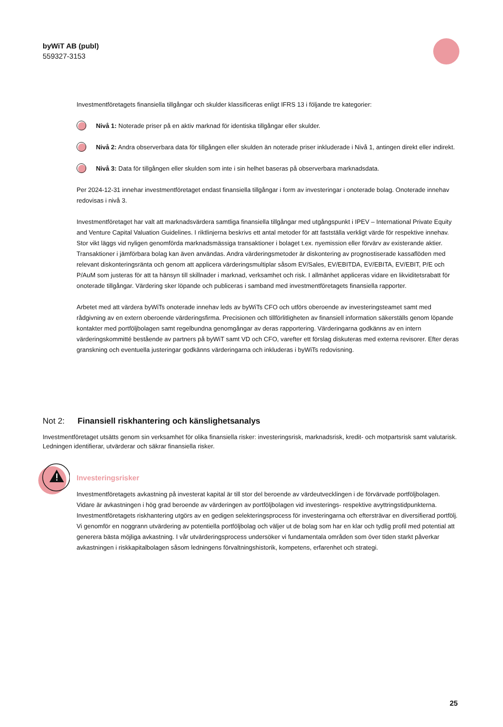byWiT AB (publ)
559327-3153
Investmentföretagets finansiella tillgångar och skulder klassificeras enligt IFRS 13 i följande tre kategorier:
Nivå 1: Noterade priser på en aktiv marknad för identiska tillgångar eller skulder.
Nivå 2: Andra observerbara data för tillgången eller skulden än noterade priser inkluderade i Nivå 1, antingen direkt eller indirekt.
Nivå 3: Data för tillgången eller skulden som inte i sin helhet baseras på observerbara marknadsdata.
Per 2024-12-31 innehar investmentföretaget endast finansiella tillgångar i form av investeringar i onoterade bolag. Onoterade innehav redovisas i nivå 3.
Investmentföretaget har valt att marknadsvärdera samtliga finansiella tillgångar med utgångspunkt i IPEV – International Private Equity and Venture Capital Valuation Guidelines. I riktlinjerna beskrivs ett antal metoder för att fastställa verkligt värde för respektive innehav. Stor vikt läggs vid nyligen genomförda marknadsmässiga transaktioner i bolaget t.ex. nyemission eller förvärv av existerande aktier. Transaktioner i jämförbara bolag kan även användas. Andra värderingsmetoder är diskontering av prognostiserade kassaflöden med relevant diskonteringsränta och genom att applicera värderingsmultiplar såsom EV/Sales, EV/EBITDA, EV/EBITA, EV/EBIT, P/E och P/AuM som justeras för att ta hänsyn till skillnader i marknad, verksamhet och risk. I allmänhet appliceras vidare en likviditetsrabatt för onoterade tillgångar. Värdering sker löpande och publiceras i samband med investmentföretagets finansiella rapporter.
Arbetet med att värdera byWiTs onoterade innehav leds av byWiTs CFO och utförs oberoende av investeringsteamet samt med rådgivning av en extern oberoende värderingsfirma. Precisionen och tillförlitligheten av finansiell information säkerställs genom löpande kontakter med portföljbolagen samt regelbundna genomgångar av deras rapportering. Värderingarna godkänns av en intern värderingskommitté bestående av partners på byWiT samt VD och CFO, varefter ett förslag diskuteras med externa revisorer. Efter deras granskning och eventuella justeringar godkänns värderingarna och inkluderas i byWiTs redovisning.
Not 2: Finansiell riskhantering och känslighetsanalys
Investmentföretaget utsätts genom sin verksamhet för olika finansiella risker: investeringsrisk, marknadsrisk, kredit- och motpartsrisk samt valutarisk. Ledningen identifierar, utvärderar och säkrar finansiella risker.
Investeringsrisker
Investmentföretagets avkastning på investerat kapital är till stor del beroende av värdeutvecklingen i de förvärvade portföljbolagen. Vidare är avkastningen i hög grad beroende av värderingen av portföljbolagen vid investerings- respektive avyttringstidpunkterna. Investmentföretagets riskhantering utgörs av en gedigen selekteringsprocess för investeringarna och eftersträvar en diversifierad portfölj. Vi genomför en noggrann utvärdering av potentiella portföljbolag och väljer ut de bolag som har en klar och tydlig profil med potential att generera bästa möjliga avkastning. I vår utvärderingsprocess undersöker vi fundamentala områden som över tiden starkt påverkar avkastningen i riskkapitalbolagen såsom ledningens förvaltningshistorik, kompetens, erfarenhet och strategi.
25